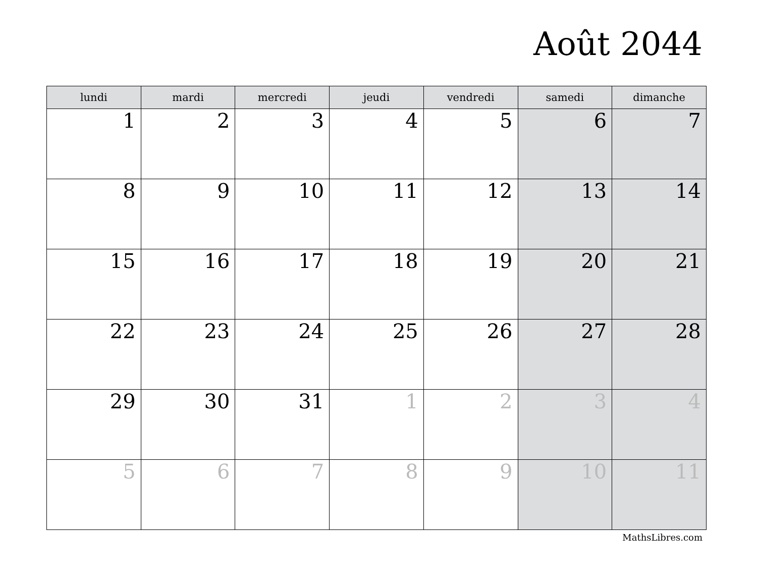Août 2044
| lundi | mardi | mercredi | jeudi | vendredi | samedi | dimanche |
| --- | --- | --- | --- | --- | --- | --- |
| 1 | 2 | 3 | 4 | 5 | 6 | 7 |
| 8 | 9 | 10 | 11 | 12 | 13 | 14 |
| 15 | 16 | 17 | 18 | 19 | 20 | 21 |
| 22 | 23 | 24 | 25 | 26 | 27 | 28 |
| 29 | 30 | 31 | 1 | 2 | 3 | 4 |
| 5 | 6 | 7 | 8 | 9 | 10 | 11 |
MathsLibres.com